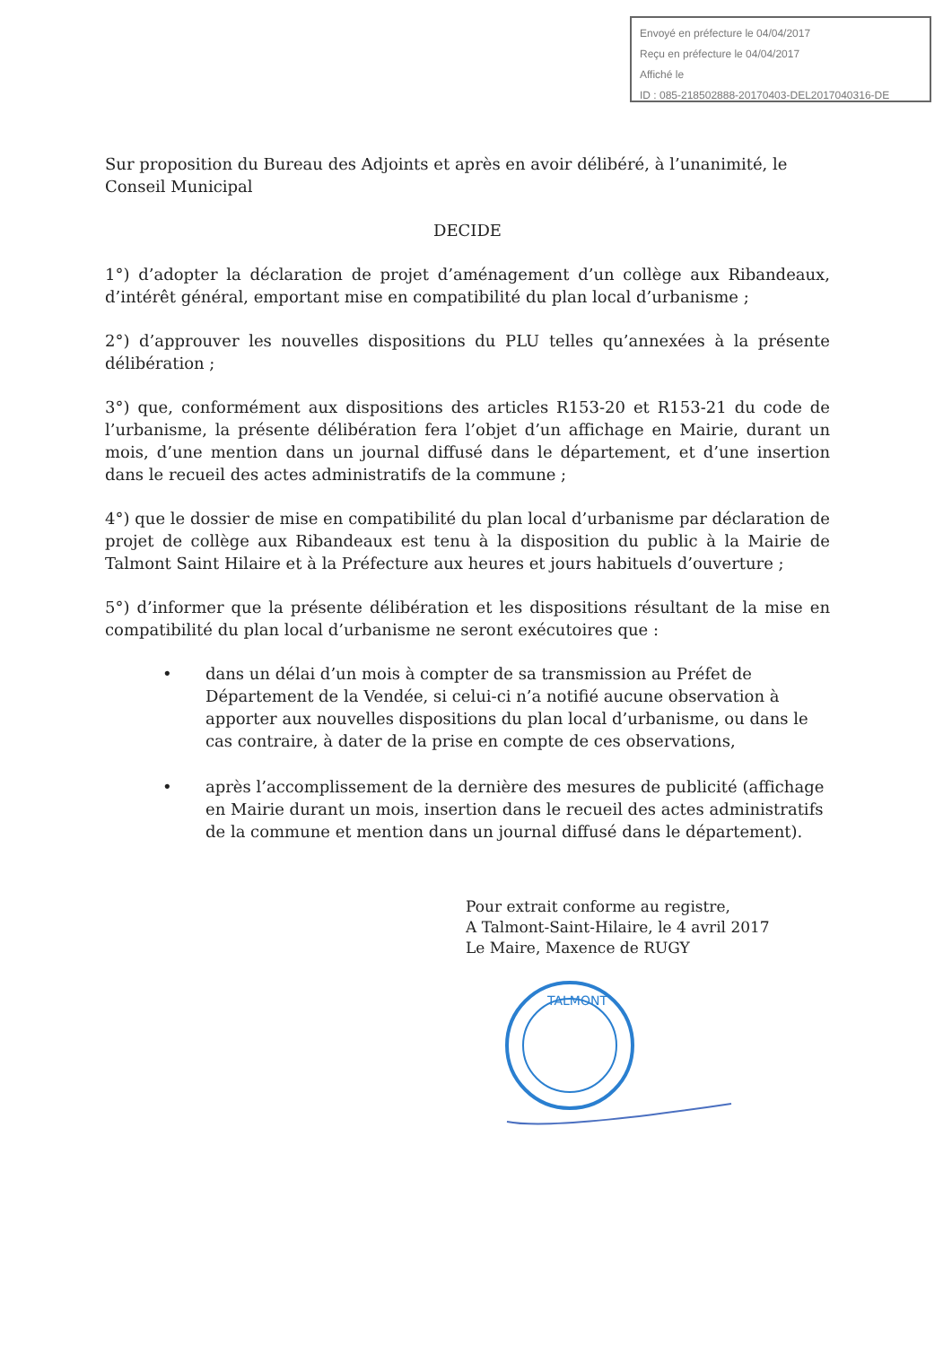Envoyé en préfecture le 04/04/2017
Reçu en préfecture le 04/04/2017
Affiché le
ID : 085-218502888-20170403-DEL2017040316-DE
Sur proposition du Bureau des Adjoints et après en avoir délibéré, à l’unanimité, le Conseil Municipal
DECIDE
1°) d’adopter la déclaration de projet d’aménagement d’un collège aux Ribandeaux, d’intérêt général, emportant mise en compatibilité du plan local d’urbanisme ;
2°) d’approuver les nouvelles dispositions du PLU telles qu’annexées à la présente délibération ;
3°) que, conformément aux dispositions des articles R153-20 et R153-21 du code de l’urbanisme, la présente délibération fera l’objet d’un affichage en Mairie, durant un mois, d’une mention dans un journal diffusé dans le département, et d’une insertion dans le recueil des actes administratifs de la commune ;
4°) que le dossier de mise en compatibilité du plan local d’urbanisme par déclaration de projet de collège aux Ribandeaux est tenu à la disposition du public à la Mairie de Talmont Saint Hilaire et à la Préfecture aux heures et jours habituels d’ouverture ;
5°) d’informer que la présente délibération et les dispositions résultant de la mise en compatibilité du plan local d’urbanisme ne seront exécutoires que :
• dans un délai d’un mois à compter de sa transmission au Préfet de Département de la Vendée, si celui-ci n’a notifié aucune observation à apporter aux nouvelles dispositions du plan local d’urbanisme, ou dans le cas contraire, à dater de la prise en compte de ces observations,
• après l’accomplissement de la dernière des mesures de publicité (affichage en Mairie durant un mois, insertion dans le recueil des actes administratifs de la commune et mention dans un journal diffusé dans le département).
Pour extrait conforme au registre,
A Talmont-Saint-Hilaire, le 4 avril 2017
Le Maire, Maxence de RUGY
TALMONT